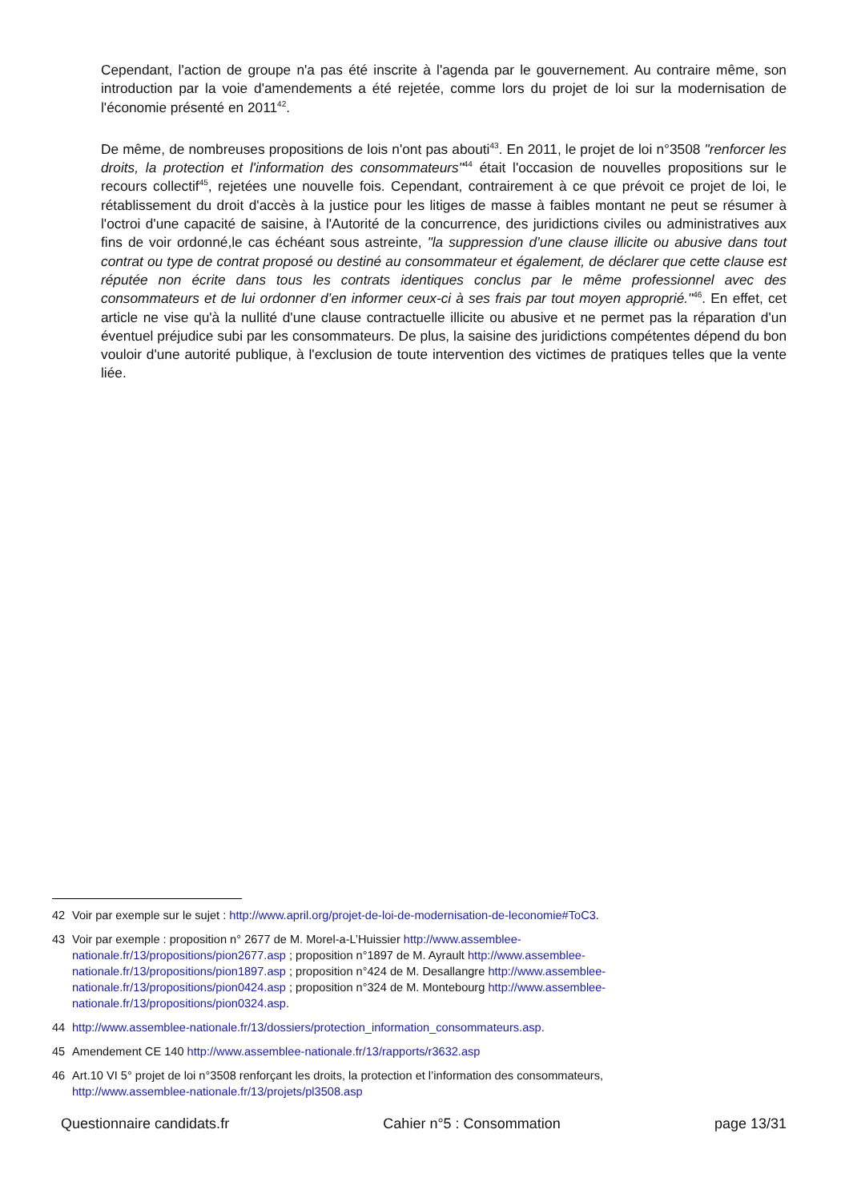Cependant, l'action de groupe n'a pas été inscrite à l'agenda par le gouvernement. Au contraire même, son introduction par la voie d'amendements a été rejetée, comme lors du projet de loi sur la modernisation de l'économie présenté en 2011<sup>42</sup>.
De même, de nombreuses propositions de lois n'ont pas abouti<sup>43</sup>. En 2011, le projet de loi n°3508 "renforcer les droits, la protection et l'information des consommateurs"<sup>44</sup> était l'occasion de nouvelles propositions sur le recours collectif<sup>45</sup>, rejetées une nouvelle fois. Cependant, contrairement à ce que prévoit ce projet de loi, le rétablissement du droit d'accès à la justice pour les litiges de masse à faibles montant ne peut se résumer à l'octroi d'une capacité de saisine, à l'Autorité de la concurrence, des juridictions civiles ou administratives aux fins de voir ordonné,le cas échéant sous astreinte, "la suppression d’une clause illicite ou abusive dans tout contrat ou type de contrat proposé ou destiné au consommateur et également, de déclarer que cette clause est réputée non écrite dans tous les contrats identiques conclus par le même professionnel avec des consommateurs et de lui ordonner d’en informer ceux-ci à ses frais par tout moyen approprié."<sup>46</sup>. En effet, cet article ne vise qu'à la nullité d'une clause contractuelle illicite ou abusive et ne permet pas la réparation d'un éventuel préjudice subi par les consommateurs. De plus, la saisine des juridictions compétentes dépend du bon vouloir d'une autorité publique, à l'exclusion de toute intervention des victimes de pratiques telles que la vente liée.
42 Voir par exemple sur le sujet : http://www.april.org/projet-de-loi-de-modernisation-de-leconomie#ToC3.
43 Voir par exemple : proposition n° 2677 de M. Morel-a-L’Huissier http://www.assemblee-nationale.fr/13/propositions/pion2677.asp ; proposition n°1897 de M. Ayrault http://www.assemblee-nationale.fr/13/propositions/pion1897.asp ; proposition n°424 de M. Desallangre http://www.assemblee-nationale.fr/13/propositions/pion0424.asp ; proposition n°324 de M. Montebourg http://www.assemblee-nationale.fr/13/propositions/pion0324.asp.
44 http://www.assemblee-nationale.fr/13/dossiers/protection_information_consommateurs.asp.
45 Amendement CE 140 http://www.assemblee-nationale.fr/13/rapports/r3632.asp
46 Art.10 VI 5° projet de loi n°3508 renforçant les droits, la protection et l’information des consommateurs, http://www.assemblee-nationale.fr/13/projets/pl3508.asp
Questionnaire candidats.fr Cahier n°5 : Consommation page 13/31